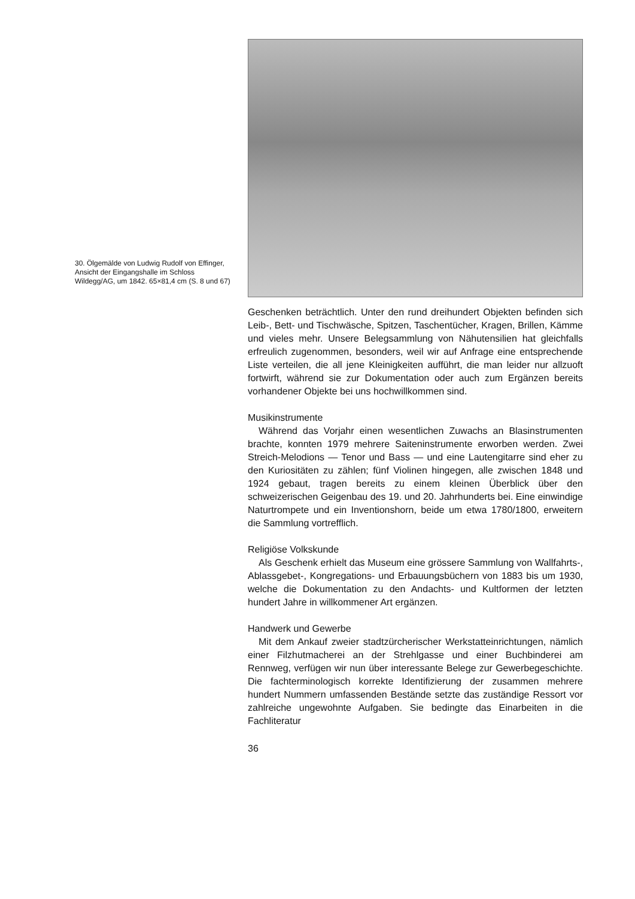30. Ölgemälde von Ludwig Rudolf von Effinger, Ansicht der Eingangshalle im Schloss Wildegg/AG, um 1842. 65×81,4 cm (S. 8 und 67)
Geschenken beträchtlich. Unter den rund dreihundert Objekten befinden sich Leib-, Bett- und Tischwäsche, Spitzen, Taschentücher, Kragen, Brillen, Kämme und vieles mehr. Unsere Belegsammlung von Nähutensilien hat gleichfalls erfreulich zugenommen, besonders, weil wir auf Anfrage eine entsprechende Liste verteilen, die all jene Kleinigkeiten aufführt, die man leider nur allzuoft fortwirft, während sie zur Dokumentation oder auch zum Ergänzen bereits vorhandener Objekte bei uns hochwillkommen sind.
Musikinstrumente
Während das Vorjahr einen wesentlichen Zuwachs an Blasinstrumenten brachte, konnten 1979 mehrere Saiteninstrumente erworben werden. Zwei Streich-Melodions — Tenor und Bass — und eine Lautengitarre sind eher zu den Kuriositäten zu zählen; fünf Violinen hingegen, alle zwischen 1848 und 1924 gebaut, tragen bereits zu einem kleinen Überblick über den schweizerischen Geigenbau des 19. und 20. Jahrhunderts bei. Eine einwindige Naturtrompete und ein Inventionshorn, beide um etwa 1780/1800, erweitern die Sammlung vortrefflich.
Religiöse Volkskunde
Als Geschenk erhielt das Museum eine grössere Sammlung von Wallfahrts-, Ablassgebet-, Kongregations- und Erbauungsbüchern von 1883 bis um 1930, welche die Dokumentation zu den Andachts- und Kultformen der letzten hundert Jahre in willkommener Art ergänzen.
Handwerk und Gewerbe
Mit dem Ankauf zweier stadtzürcherischer Werkstatteinrichtungen, nämlich einer Filzhutmacherei an der Strehlgasse und einer Buchbinderei am Rennweg, verfügen wir nun über interessante Belege zur Gewerbegeschichte. Die fachterminologisch korrekte Identifizierung der zusammen mehrere hundert Nummern umfassenden Bestände setzte das zuständige Ressort vor zahlreiche ungewohnte Aufgaben. Sie bedingte das Einarbeiten in die Fachliteratur
36